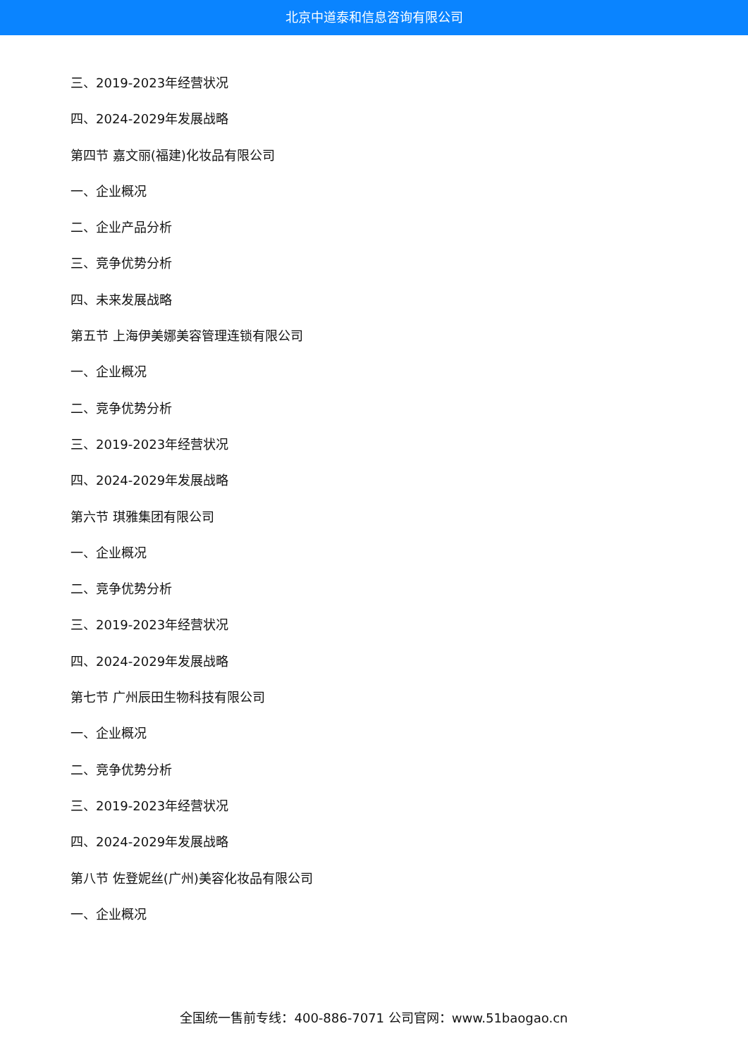北京中道泰和信息咨询有限公司
三、2019-2023年经营状况
四、2024-2029年发展战略
第四节 嘉文丽(福建)化妆品有限公司
一、企业概况
二、企业产品分析
三、竞争优势分析
四、未来发展战略
第五节 上海伊美娜美容管理连锁有限公司
一、企业概况
二、竞争优势分析
三、2019-2023年经营状况
四、2024-2029年发展战略
第六节 琪雅集团有限公司
一、企业概况
二、竞争优势分析
三、2019-2023年经营状况
四、2024-2029年发展战略
第七节 广州辰田生物科技有限公司
一、企业概况
二、竞争优势分析
三、2019-2023年经营状况
四、2024-2029年发展战略
第八节 佐登妮丝(广州)美容化妆品有限公司
一、企业概况
全国统一售前专线：400-886-7071 公司官网：www.51baogao.cn